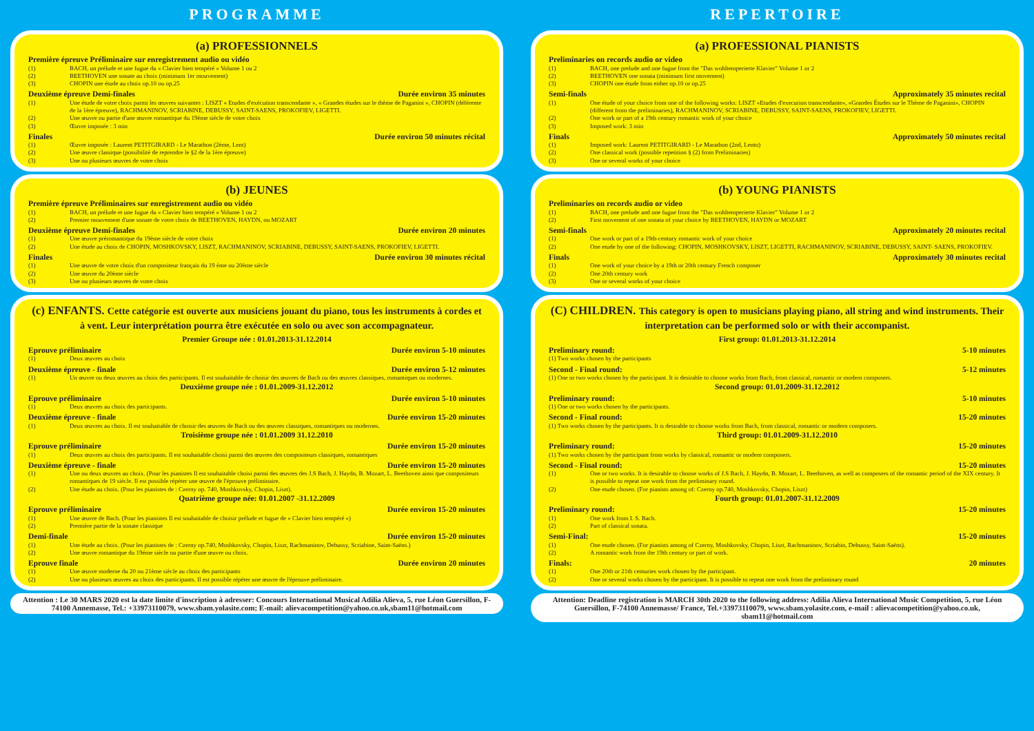PROGRAMME
(a) PROFESSIONNELS
Première épreuve Préliminaire sur enregistrement audio ou vidéo
(1) BACH, un prélude et une fugue du « Clavier bien tempéré » Volume 1 ou 2
(2) BEETHOVEN une sonate au choix (minimum 1er mouvement)
(3) CHOPIN une étude au choix op.10 ou op.25
Deuxième épreuve Demi-finales Durée environ 35 minutes
(1) Une étude de votre choix parmi les œuvres suivantes : LISZT « Etudes d'exécution transcendante », « Grandes études sur le thème de Paganini », CHOPIN (déférente de la 1ère épreuve), RACHMANINOV, SCRIABINE, DEBUSSY, SAINT-SAENS, PROKOFIEV, LIGETTI.
(2) Une œuvre ou partie d'une œuvre romantique du 19ème siècle de votre choix
(3) Œuvre imposée : 3 min
Finales Durée environ 50 minutes récital
(1) Œuvre imposée : Laurent PETITGIRARD - Le Marathon (2ème, Lent)
(2) Une œuvre classique (possibilité de reprendre le §2 de la 1ère épreuve)
(3) Une ou plusieurs œuvres de votre choix
(b) JEUNES
Première épreuve Préliminaires sur enregistrement audio ou vidéo
(1) BACH, un prélude et une fugue du « Clavier bien tempéré » Volume 1 ou 2
(2) Premier mouvement d'une sonate de votre choix de BEETHOVEN, HAYDN, ou MOZART
Deuxième épreuve Demi-finales Durée environ 20 minutes
(1) Une œuvre préromantique du 19ème siècle de votre choix
(2) Une étude au choix de CHOPIN, MOSHKOVSKY, LISZT, RACHMANINOV, SCRIABINE, DEBUSSY, SAINT-SAENS, PROKOFIEV, LIGETTI.
Finales Durée environ 30 minutes récital
(1) Une œuvre de votre choix d'un compositeur français du 19 ème ou 20ème siècle
(2) Une œuvre du 20ème siècle
(3) Une ou plusieurs œuvres de votre choix
(c) ENFANTS. Cette catégorie est ouverte aux musiciens jouant du piano, tous les instruments à cordes et à vent. Leur interprétation pourra être exécutée en solo ou avec son accompagnateur.
Premier Groupe née : 01.01.2013-31.12.2014
Eprouve préliminaire Durée environ 5-10 minutes
(1) Deux œuvres au choix
Deuxième épreuve - finale Durée environ 5-12 minutes
(1) Un œuvre ou deux œuvres au choix des participants. Il est souhaitable de choisir des œuvres de Bach ou des œuvres classiques, romantiques ou modernes.
Deuxième groupe née : 01.01.2009-31.12.2012
Eprouve préliminaire Durée environ 5-10 minutes
(1) Deux œuvres au choix des participants.
Deuxième épreuve - finale Durée environ 15-20 minutes
(1) Deux œuvres au choix. Il est souhaitable de choisir des œuvres de Bach ou des œuvres classiques, romantiques ou modernes.
Troisième groupe née : 01.01.2009 31.12.2010
Eprouve préliminaire Durée environ 15-20 minutes
(1) Deux œuvres au choix des participants. Il est souhaitable choisi parmi des œuvres des compositeurs classiques, romantiques
Deuxième épreuve - finale Durée environ 15-20 minutes
(1) Une ou deux œuvres au choix. (Pour les pianistes Il est souhaitable choisi parmi des œuvres des J.S Bach, J. Haydn, B. Mozart, L. Beethoven ainsi que compositeurs romantiques de 19 siècle. Il est possible répéter une œuvre de l'éprouve préliminaire.
(2) Une étude au choix. (Pour les pianistes de : Czerny op. 740, Moshkovsky, Chopin, Liszt).
Quatrième groupe née: 01.01.2007 -31.12.2009
Eprouve préliminaire Durée environ 15-20 minutes
(1) Une œuvre de Bach. (Pour les pianistes Il est souhaitable de choisir prélude et fugue de « Clavier bien tempéré »)
(2) Première partie de la sonate classique
Demi-finale Durée environ 15-20 minutes
(1) Une étude au choix. (Pour les pianistes de : Czerny op.740, Moshkovsky, Chopin, Liszt, Rachmaninov, Debussy, Scriabine, Saint-Saëns.)
(2) Une œuvre romantique du 19éme siècle ou partie d'une œuvre ou choix.
Eprouve finale Durée environ 20 minutes
(1) Une œuvre moderne du 20 ou 21ème siècle au choix des participants
(2) Une ou plusieurs œuvres au choix des participants. Il est possible répéter une œuvre de l'éprouve préliminaire.
Attention : Le 30 MARS 2020 est la date limite d'inscription à adresser: Concours International Musical Adilia Alieva, 5, rue Léon Guersillon, F-74100 Annemasse, Tel.: +33973110079, www.sbam.yolasite.com; E-mail: alievacompetition@yahoo.co.uk,sbam11@hotmail.com
REPERTOIRE
(a) PROFESSIONAL PIANISTS
Preliminaries on records audio or video
(1) BACH, one prelude and one fugue from the "Das wohltemperierte Klavier" Volume 1 or 2
(2) BEETHOVEN one sonata (minimum first movement)
(3) CHOPIN one étude from either op.10 or op.25
Semi-finals Approximately 35 minutes recital
(1) One étude of your choice from one of the following works: LISZT «Etudes d'execution transcendante», «Grandes Études sur le Thème de Paganini», CHOPIN (different from the preliminaries), RACHMANINOV, SCRIABINE, DEBUSSY, SAINT-SAENS, PROKOFIEV, LIGETTI.
(2) One work or part of a 19th century romantic work of your choice
(3) Imposed work: 3 min
Finals Approximately 50 minutes recital
(1) Imposed work: Laurent PETITGIRARD - Le Marathon (2nd, Lento)
(2) One classical work (possible repetition § (2) from Preliminaries)
(3) One or several works of your choice
(b) YOUNG PIANISTS
Preliminaries on records audio or video
(1) BACH, one prelude and one fugue from the "Das wohltemperierte Klavier" Volume 1 or 2
(2) First movement of one sonata of your choice by BEETHOVEN, HAYDN or MOZART
Semi-finals Approximately 20 minutes recital
(1) One work or part of a 19th-century romantic work of your choice
(2) One etude by one of the following: CHOPIN, MOSHKOVSKY, LISZT, LIGETTI, RACHMANINOV, SCRIABINE, DEBUSSY, SAINT- SAENS, PROKOFIEV.
Finals Approximately 30 minutes recital
(1) One work of your choice by a 19th or 20th century French composer
(2) One 20th century work
(3) One or several works of your choice
(C) CHILDREN. This category is open to musicians playing piano, all string and wind instruments. Their interpretation can be performed solo or with their accompanist.
First group: 01.01.2013-31.12.2014
Preliminary round: 5-10 minutes
(1) Two works chosen by the participants
Second - Final round: 5-12 minutes
(1) One or two works chosen by the participant. It is desirable to choose works from Bach, from classical, romantic or modern composers.
Second group: 01.01.2009-31.12.2012
Preliminary round: 5-10 minutes
(1) One or two works chosen by the participants.
Second - Final round: 15-20 minutes
(1) Two works chosen by the participants. It is desirable to choose works from Bach, from classical, romantic or modern composers.
Third group: 01.01.2009-31.12.2010
Preliminary round: 15-20 minutes
(1) Two works chosen by the participant from works by classical, romantic or modern composers.
Second - Final round: 15-20 minutes
(1) One or two works. It is desirable to choose works of J.S Bach, J. Haydn, B. Mozart, L. Beethoven, as well as composers of the romantic period of the XIX century. It is possible to repeat one work from the preliminary round.
(2) One etude chosen. (For pianists among of: Czerny op.740, Moshkovsky, Chopin, Liszt)
Fourth group: 01.01.2007-31.12.2009
Preliminary round: 15-20 minutes
(1) One work from I. S. Bach.
(2) Part of classical sonata.
Semi-Final: 15-20 minutes
(1) One etude chosen. (For pianists among of Czerny, Moshkovsky, Chopin, Liszt, Rachmaninov, Scriabin, Debussy, Saint-Saëns).
(2) A romantic work from the 19th century or part of work.
Finals: 20 minutes
(1) One 20th or 21th centuries work chosen by the participant.
(2) One or several works chosen by the participant. It is possible to repeat one work from the preliminary round
Attention: Deadline registration is MARCH 30th 2020 to the following address: Adilia Alieva International Music Competition, 5, rue Léon Guersillon, F-74100 Annemasse/ France, Tel.+33973110079, www.sbam.yolasite.com, e-mail : alievacompetition@yahoo.co.uk, sbam11@hotmail.com